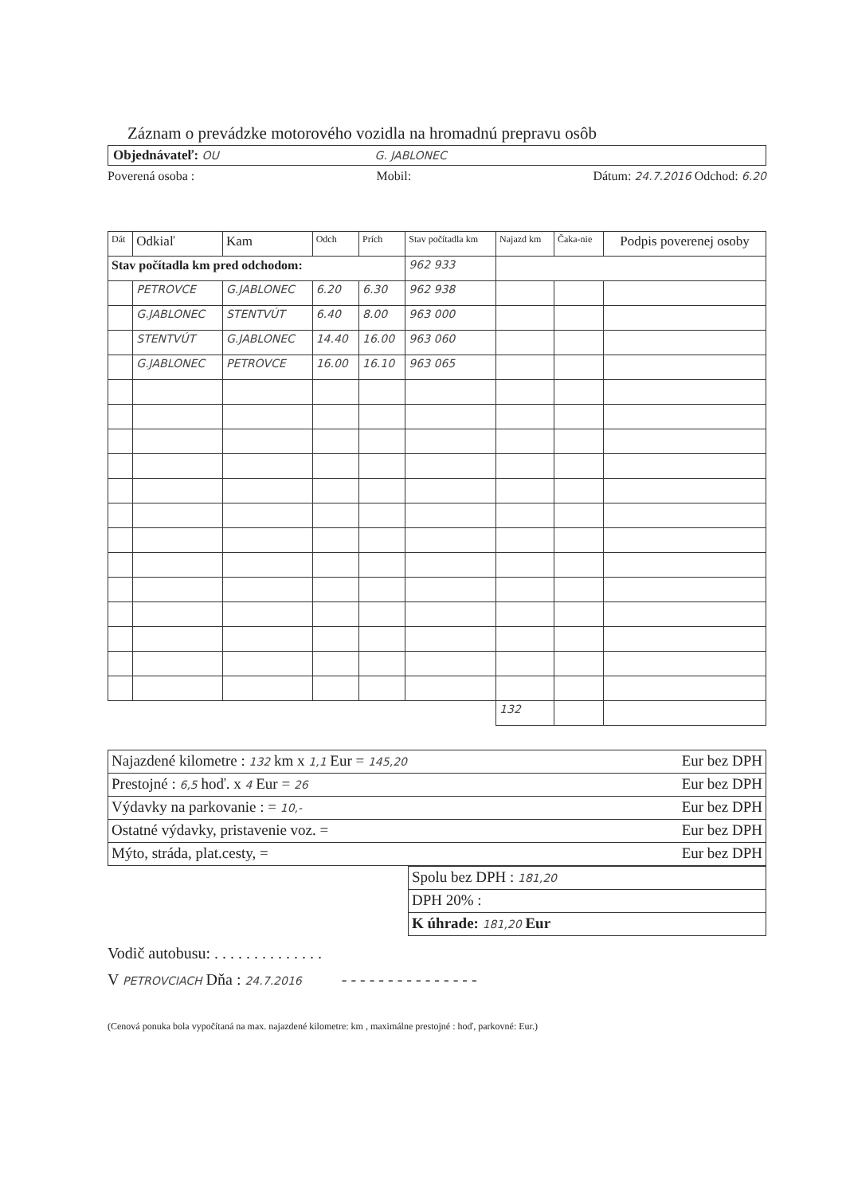Záznam o prevádzke motorového vozidla na hromadnú prepravu osôb
Objednávateľ: OU G. JABLONEC
Poverená osoba : Mobil: Dátum: 24.7.2016 Odchod: 6.20
| Dát | Odkiaľ | Kam | Odch | Prích | Stav počítadla km | Najazd km | Čaka-nie | Podpis poverenej osoby |
| --- | --- | --- | --- | --- | --- | --- | --- | --- |
| Stav počítadla km pred odchodom: | | | | | 962 933 | | | |
| | PETROVCE | G.JABLONEC | 6.20 | 6.30 | 962 938 | | | |
| | G.JABLONEC | STENTVÚT | 6.40 | 8.00 | 963 000 | | | |
| | STENTVÚT | G.JABLONEC | 14.40 | 16.00 | 963 060 | | | |
| | G.JABLONEC | PETROVCE | 16.00 | 16.10 | 963 065 | | | |
| | | | | | | 132 | | |
| Najazdené kilometre : 132 km x 1,1 Eur = 145,20 | Eur bez DPH |
| Prestojné : 6,5 hoď. x 4 Eur = 26 | Eur bez DPH |
| Výdavky na parkovanie : = 10,- | Eur bez DPH |
| Ostatné výdavky, pristavenie voz. = | Eur bez DPH |
| Mýto, stráda, plat.cesty, = | Eur bez DPH |
| Spolu bez DPH : 181,20 |
| DPH 20% : |
| K úhrade: 181,20 Eur |
Vodič autobusu: . . . . . . . . . . . . . .
V PETROVCIACH Dňa : 24.7.2016 - - - - - - - - - - - - - - -
(Cenová ponuka bola vypočítaná na max. najazdené kilometre: km , maximálne prestojné : hoď, parkovné: Eur.)